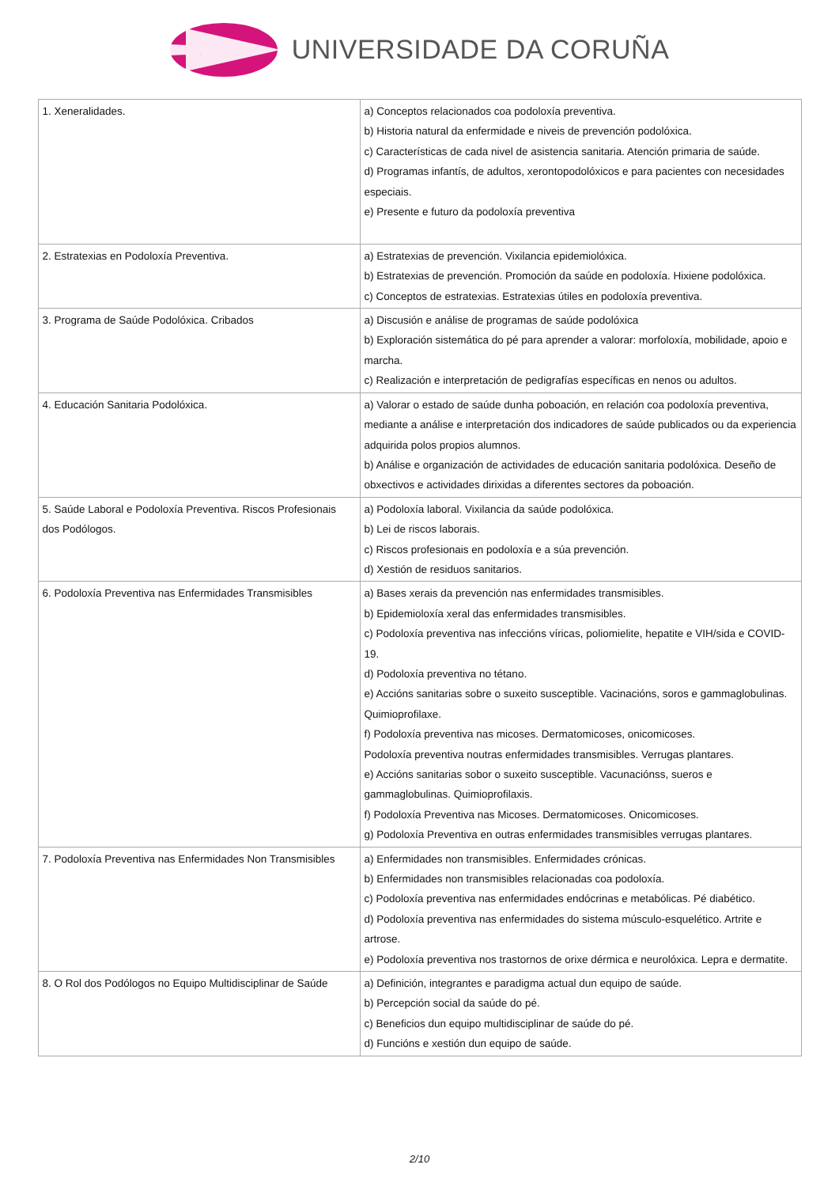UNIVERSIDADE DA CORUÑA
| 1. Xeneralidades. | a) Conceptos relacionados coa podoloxía preventiva. b) Historia natural da enfermidade e niveis de prevención podolóxica. c) Características de cada nivel de asistencia sanitaria. Atención primaria de saúde. d) Programas infantís, de adultos, xerontopodolóxicos e para pacientes con necesidades especiais. e) Presente e futuro da podoloxía preventiva |
| 2. Estratexias en Podoloxía Preventiva. | a) Estratexias de prevención. Vixilancia epidemiolóxica. b) Estratexias de prevención. Promoción da saúde en podoloxía. Hixiene podolóxica. c) Conceptos de estratexias. Estratexias útiles en podoloxía preventiva. |
| 3. Programa de Saúde Podolóxica. Cribados | a) Discusión e análise de programas de saúde podolóxica b) Exploración sistemática do pé para aprender a valorar: morfoloxía, mobilidade, apoio e marcha. c) Realización e interpretación de pedigrafías específicas en nenos ou adultos. |
| 4. Educación Sanitaria Podolóxica. | a) Valorar o estado de saúde dunha poboación, en relación coa podoloxía preventiva, mediante a análise e interpretación dos indicadores de saúde publicados ou da experiencia adquirida polos propios alumnos. b) Análise e organización de actividades de educación sanitaria podolóxica. Deseño de obxectivos e actividades dirixidas a diferentes sectores da poboación. |
| 5. Saúde Laboral e Podoloxía Preventiva. Riscos Profesionais dos Podólogos. | a) Podoloxía laboral. Vixilancia da saúde podolóxica. b) Lei de riscos laborais. c) Riscos profesionais en podoloxía e a súa prevención. d) Xestión de residuos sanitarios. |
| 6. Podoloxía Preventiva nas Enfermidades Transmisibles | a) Bases xerais da prevención nas enfermidades transmisibles. b) Epidemioloxía xeral das enfermidades transmisibles. c) Podoloxía preventiva nas infeccións víricas, poliomielite, hepatite e VIH/sida e COVID-19. d) Podoloxía preventiva no tétano. e) Accións sanitarias sobre o suxeito susceptible. Vacinacións, soros e gammaglobulinas. Quimioprofilaxe. f) Podoloxía preventiva nas micoses. Dermatomicoses, onicomicoses. Podoloxía preventiva noutras enfermidades transmisibles. Verrugas plantares. e) Accións sanitarias sobor o suxeito susceptible. Vacunaciónss, sueros e gammaglobulinas. Quimioprofilaxis. f) Podoloxía Preventiva nas Micoses. Dermatomicoses. Onicomicoses. g) Podoloxía Preventiva en outras enfermidades transmisibles verrugas plantares. |
| 7. Podoloxía Preventiva nas Enfermidades Non Transmisibles | a) Enfermidades non transmisibles. Enfermidades crónicas. b) Enfermidades non transmisibles relacionadas coa podoloxía. c) Podoloxía preventiva nas enfermidades endócrinas e metabólicas. Pé diabético. d) Podoloxía preventiva nas enfermidades do sistema músculo-esquelético. Artrite e artrose. e) Podoloxía preventiva nos trastornos de orixe dérmica e neurolóxica. Lepra e dermatite. |
| 8. O Rol dos Podólogos no Equipo Multidisciplinar de Saúde | a) Definición, integrantes e paradigma actual dun equipo de saúde. b) Percepción social da saúde do pé. c) Beneficios dun equipo multidisciplinar de saúde do pé. d) Funcións e xestión dun equipo de saúde. |
2/10